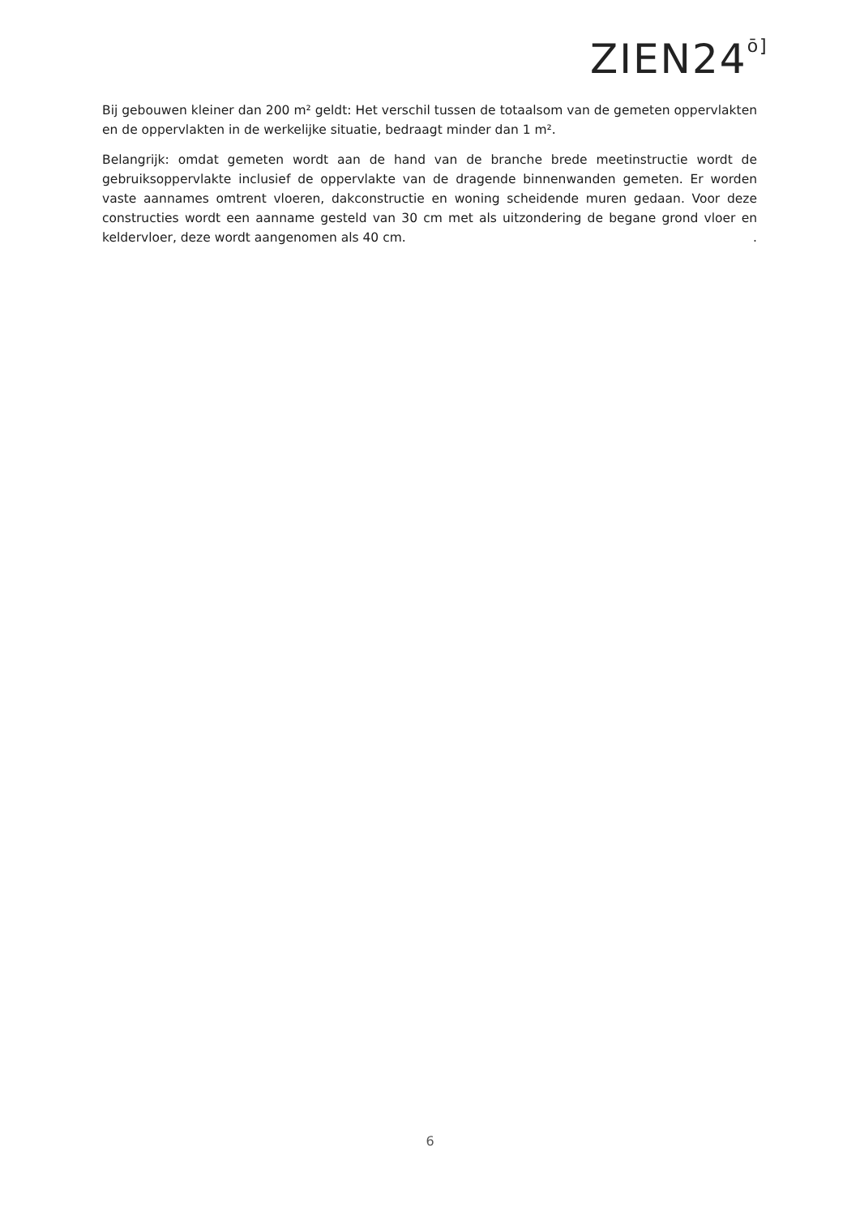ZIEN24ō]
Bij gebouwen kleiner dan 200 m² geldt: Het verschil tussen de totaalsom van de gemeten oppervlakten en de oppervlakten in de werkelijke situatie, bedraagt minder dan 1 m².
Belangrijk: omdat gemeten wordt aan de hand van de branche brede meetinstructie wordt de gebruiksoppervlakte inclusief de oppervlakte van de dragende binnenwanden gemeten. Er worden vaste aannames omtrent vloeren, dakconstructie en woning scheidende muren gedaan. Voor deze constructies wordt een aanname gesteld van 30 cm met als uitzondering de begane grond vloer en keldervloer, deze wordt aangenomen als 40 cm. .
6